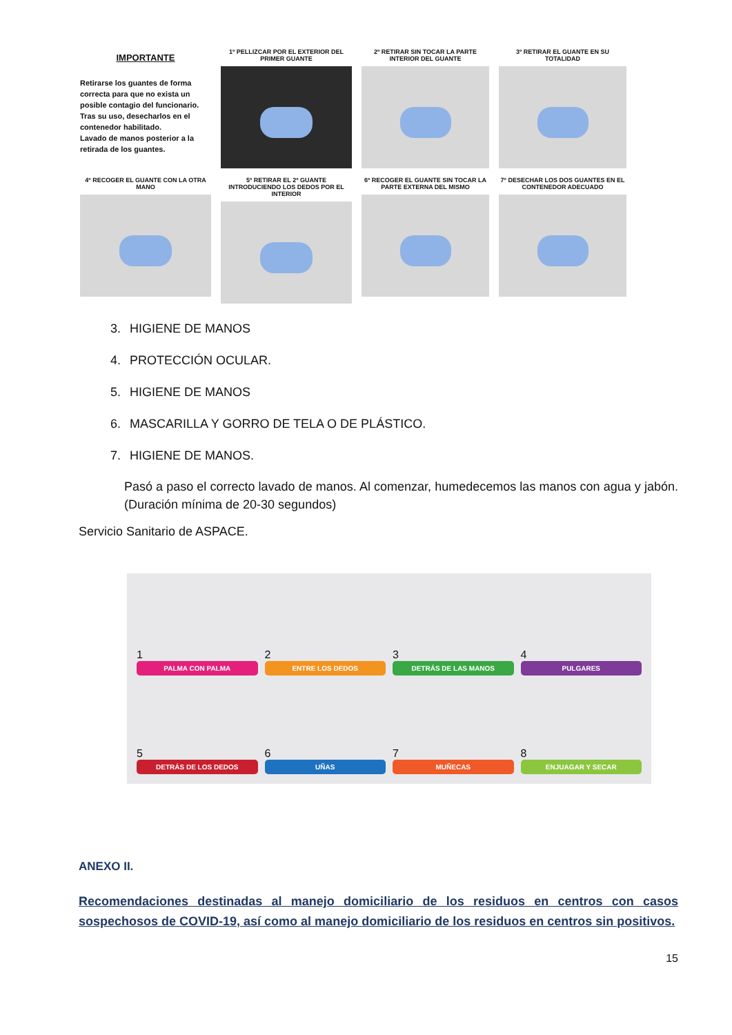IMPORTANTE
Retirarse los guantes de forma correcta para que no exista un posible contagio del funcionario.
Tras su uso, desecharlos en el contenedor habilitado.
Lavado de manos posterior a la retirada de los guantes.
1º PELLIZCAR POR EL EXTERIOR DEL PRIMER GUANTE
2º RETIRAR SIN TOCAR LA PARTE INTERIOR DEL GUANTE
3º RETIRAR EL GUANTE EN SU TOTALIDAD
4º RECOGER EL GUANTE CON LA OTRA MANO
5º RETIRAR EL 2º GUANTE INTRODUCIENDO LOS DEDOS POR EL INTERIOR
6º RECOGER EL GUANTE SIN TOCAR LA PARTE EXTERNA DEL MISMO
7º DESECHAR LOS DOS GUANTES EN EL CONTENEDOR ADECUADO
3. HIGIENE DE MANOS
4. PROTECCIÓN OCULAR.
5. HIGIENE DE MANOS
6. MASCARILLA Y GORRO DE TELA O DE PLÁSTICO.
7. HIGIENE DE MANOS.
Pasó a paso el correcto lavado de manos. Al comenzar, humedecemos las manos con agua y jabón. (Duración mínima de 20-30 segundos)
Servicio Sanitario de ASPACE.
1
PALMA CON PALMA
2
ENTRE LOS DEDOS
3
DETRÁS DE LAS MANOS
4
PULGARES
5
DETRÁS DE LOS DEDOS
6
UÑAS
7
MUÑECAS
8
ENJUAGAR Y SECAR
ANEXO II.
Recomendaciones destinadas al manejo domiciliario de los residuos en centros con casos sospechosos de COVID-19, así como al manejo domiciliario de los residuos en centros sin positivos.
15